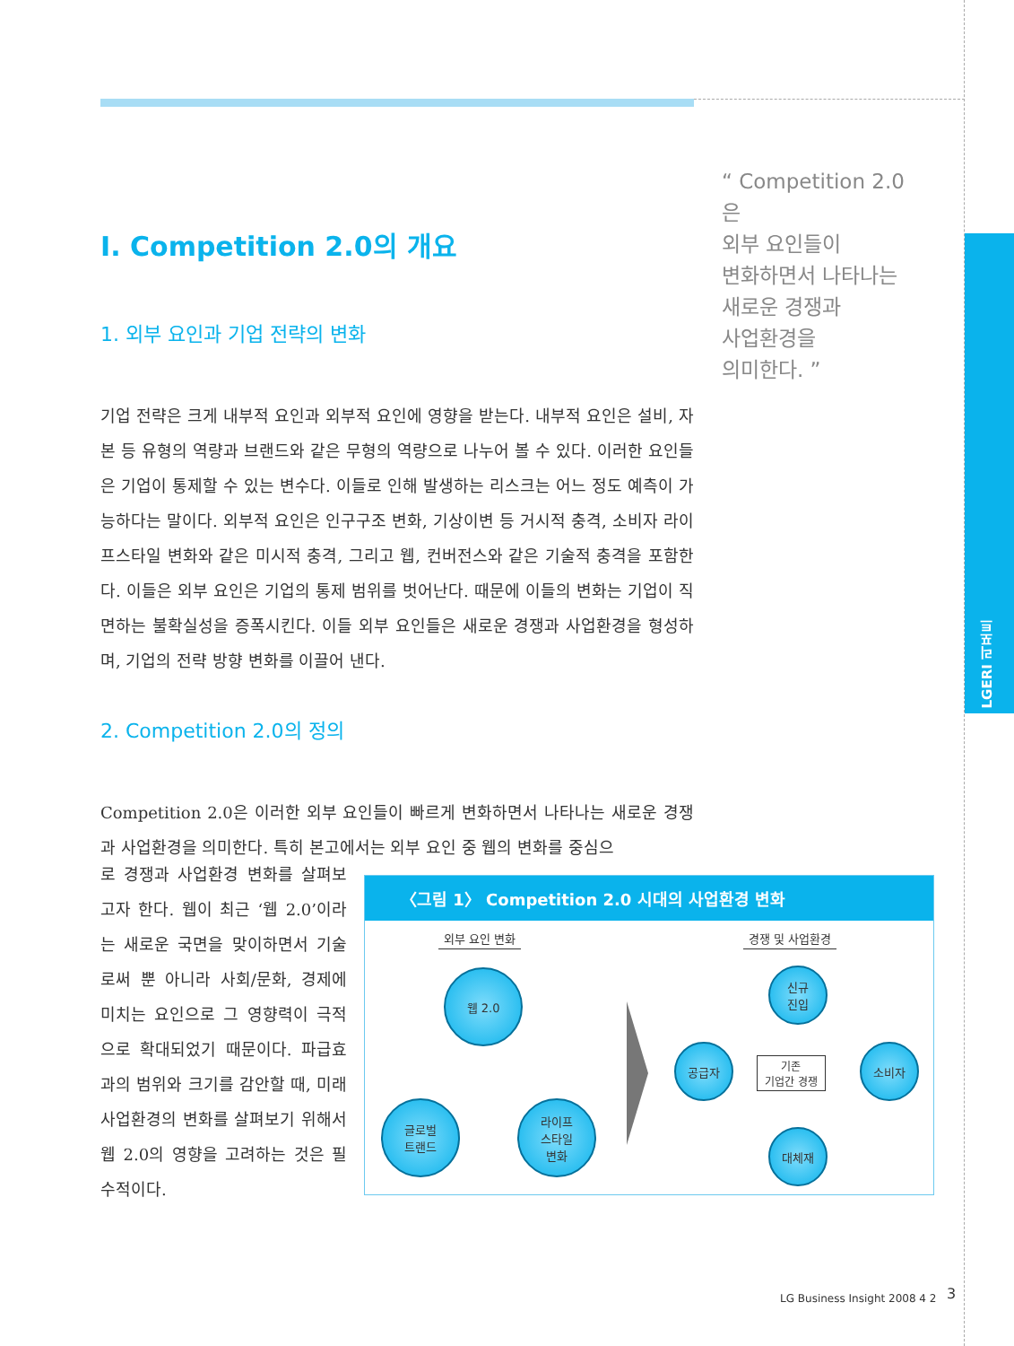LGERI 리포트
“ Competition 2.0은
외부 요인들이
변화하면서 나타나는
새로운 경쟁과
사업환경을
의미한다. ”
I. Competition 2.0의 개요
1. 외부 요인과 기업 전략의 변화
기업 전략은 크게 내부적 요인과 외부적 요인에 영향을 받는다. 내부적 요인은 설비, 자본 등 유형의 역량과 브랜드와 같은 무형의 역량으로 나누어 볼 수 있다. 이러한 요인들은 기업이 통제할 수 있는 변수다. 이들로 인해 발생하는 리스크는 어느 정도 예측이 가능하다는 말이다. 외부적 요인은 인구구조 변화, 기상이변 등 거시적 충격, 소비자 라이프스타일 변화와 같은 미시적 충격, 그리고 웹, 컨버전스와 같은 기술적 충격을 포함한다. 이들은 외부 요인은 기업의 통제 범위를 벗어난다. 때문에 이들의 변화는 기업이 직면하는 불확실성을 증폭시킨다. 이들 외부 요인들은 새로운 경쟁과 사업환경을 형성하며, 기업의 전략 방향 변화를 이끌어 낸다.
2. Competition 2.0의 정의
Competition 2.0은 이러한 외부 요인들이 빠르게 변화하면서 나타나는 새로운 경쟁과 사업환경을 의미한다. 특히 본고에서는 외부 요인 중 웹의 변화를 중심으
로 경쟁과 사업환경 변화를 살펴보고자 한다. 웹이 최근 ‘웹 2.0’이라는 새로운 국면을 맞이하면서 기술로써 뿐 아니라 사회/문화, 경제에 미치는 요인으로 그 영향력이 극적으로 확대되었기 때문이다. 파급효과의 범위와 크기를 감안할 때, 미래 사업환경의 변화를 살펴보기 위해서 웹 2.0의 영향을 고려하는 것은 필수적이다.
〈그림 1〉 Competition 2.0 시대의 사업환경 변화
외부 요인 변화 경쟁 및 사업환경
웹 2.0
글로벌
트랜드
라이프
스타일
변화
신규
진입
공급자
기존
기업간 경쟁
소비자
대체재
LG Business Insight 2008 4 2 3